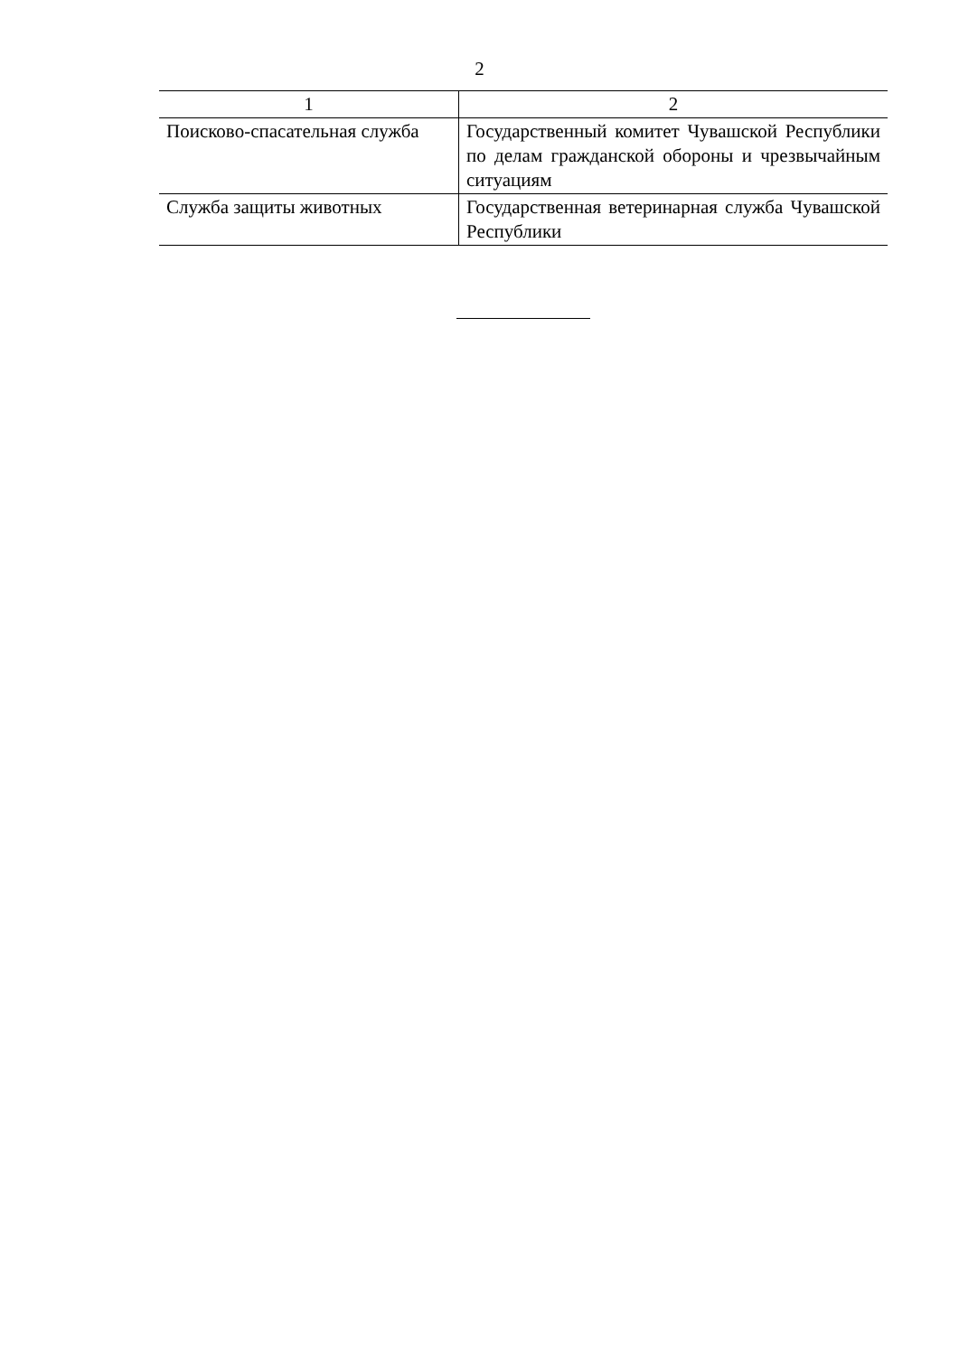2
| 1 | 2 |
| --- | --- |
| Поисково-спасательная служба | Государственный комитет Чувашской Республики по делам гражданской обороны и чрезвычайным ситуациям |
| Служба защиты животных | Государственная ветеринарная служба Чувашской Республики |